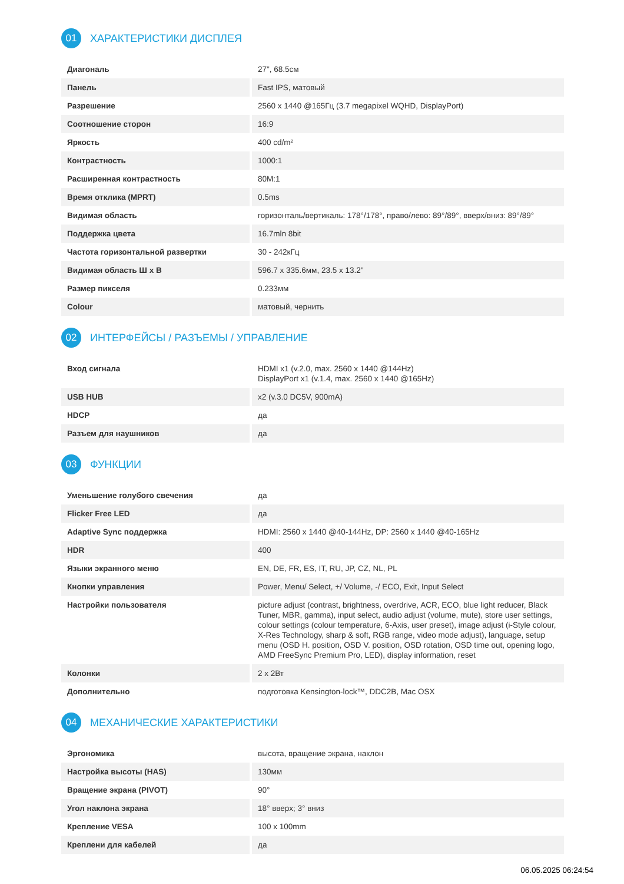01 ХАРАКТЕРИСТИКИ ДИСПЛЕЯ
| Диагональ | 27", 68.5см |
| Панель | Fast IPS, матовый |
| Разрешение | 2560 x 1440 @165Гц (3.7 megapixel WQHD, DisplayPort) |
| Соотношение сторон | 16:9 |
| Яркость | 400 cd/m² |
| Контрастность | 1000:1 |
| Расширенная контрастность | 80M:1 |
| Время отклика (MPRT) | 0.5ms |
| Видимая область | горизонталь/вертикаль: 178°/178°, право/лево: 89°/89°, вверх/вниз: 89°/89° |
| Поддержка цвета | 16.7mln 8bit |
| Частота горизонтальной развертки | 30 - 242кГц |
| Видимая область Ш x В | 596.7 x 335.6мм, 23.5 x 13.2" |
| Размер пикселя | 0.233мм |
| Colour | матовый, чернить |
02 ИНТЕРФЕЙСЫ / РАЗЪЕМЫ / УПРАВЛЕНИЕ
| Вход сигнала | HDMI x1 (v.2.0, max. 2560 x 1440 @144Hz) DisplayPort x1 (v.1.4, max. 2560 x 1440 @165Hz) |
| USB HUB | x2 (v.3.0 DC5V, 900mA) |
| HDCP | да |
| Разъем для наушников | да |
03 ФУНКЦИИ
| Уменьшение голубого свечения | да |
| Flicker Free LED | да |
| Adaptive Sync поддержка | HDMI: 2560 x 1440 @40-144Hz, DP: 2560 x 1440 @40-165Hz |
| HDR | 400 |
| Языки экранного меню | EN, DE, FR, ES, IT, RU, JP, CZ, NL, PL |
| Кнопки управления | Power, Menu/ Select, +/ Volume, -/ ECO, Exit, Input Select |
| Настройки пользователя | picture adjust (contrast, brightness, overdrive, ACR, ECO, blue light reducer, Black Tuner, MBR, gamma), input select, audio adjust (volume, mute), store user settings, colour settings (colour temperature, 6-Axis, user preset), image adjust (i-Style colour, X-Res Technology, sharp & soft, RGB range, video mode adjust), language, setup menu (OSD H. position, OSD V. position, OSD rotation, OSD time out, opening logo, AMD FreeSync Premium Pro, LED), display information, reset |
| Колонки | 2 x 2Вт |
| Дополнительно | подготовка Kensington-lock™, DDC2B, Mac OSX |
04 МЕХАНИЧЕСКИЕ ХАРАКТЕРИСТИКИ
| Эргономика | высота, вращение экрана, наклон |
| Настройка высоты (HAS) | 130мм |
| Вращение экрана (PIVOT) | 90° |
| Угол наклона экрана | 18° вверх; 3° вниз |
| Крепление VESA | 100 x 100mm |
| Креплени для кабелей | да |
06.05.2025 06:24:54